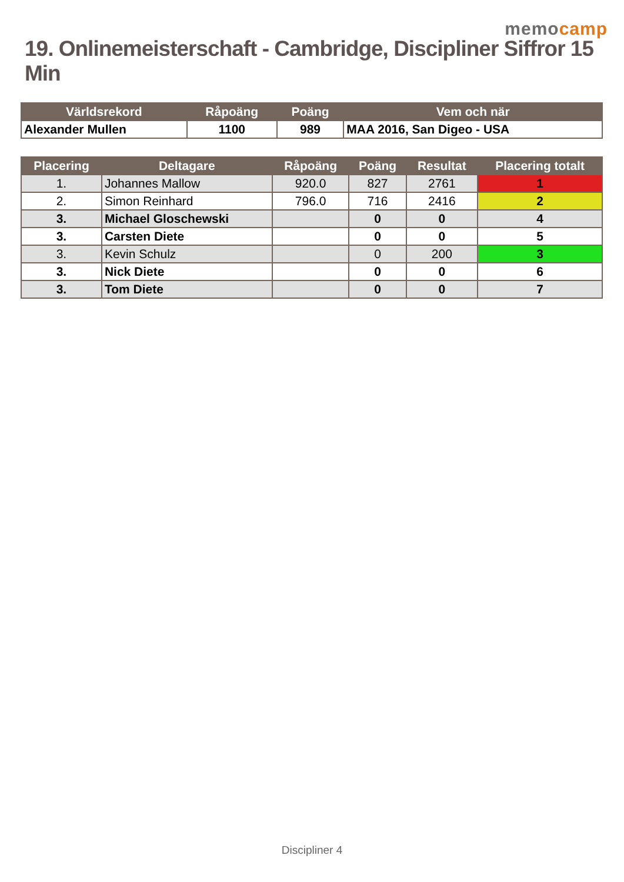memocamp
19. Onlinemeisterschaft - Cambridge, Discipliner Siffror 15 Min
| Världsrekord | Råpoäng | Poäng | Vem och när |
| --- | --- | --- | --- |
| Alexander Mullen | 1100 | 989 | MAA 2016, San Digeo - USA |
| Placering | Deltagare | Råpoäng | Poäng | Resultat | Placering totalt |
| --- | --- | --- | --- | --- | --- |
| 1. | Johannes Mallow | 920.0 | 827 | 2761 | 1 |
| 2. | Simon Reinhard | 796.0 | 716 | 2416 | 2 |
| 3. | Michael Gloschewski | | 0 | 0 | 4 |
| 3. | Carsten Diete | | 0 | 0 | 5 |
| 3. | Kevin Schulz | | 0 | 200 | 3 |
| 3. | Nick Diete | | 0 | 0 | 6 |
| 3. | Tom Diete | | 0 | 0 | 7 |
Discipliner 4